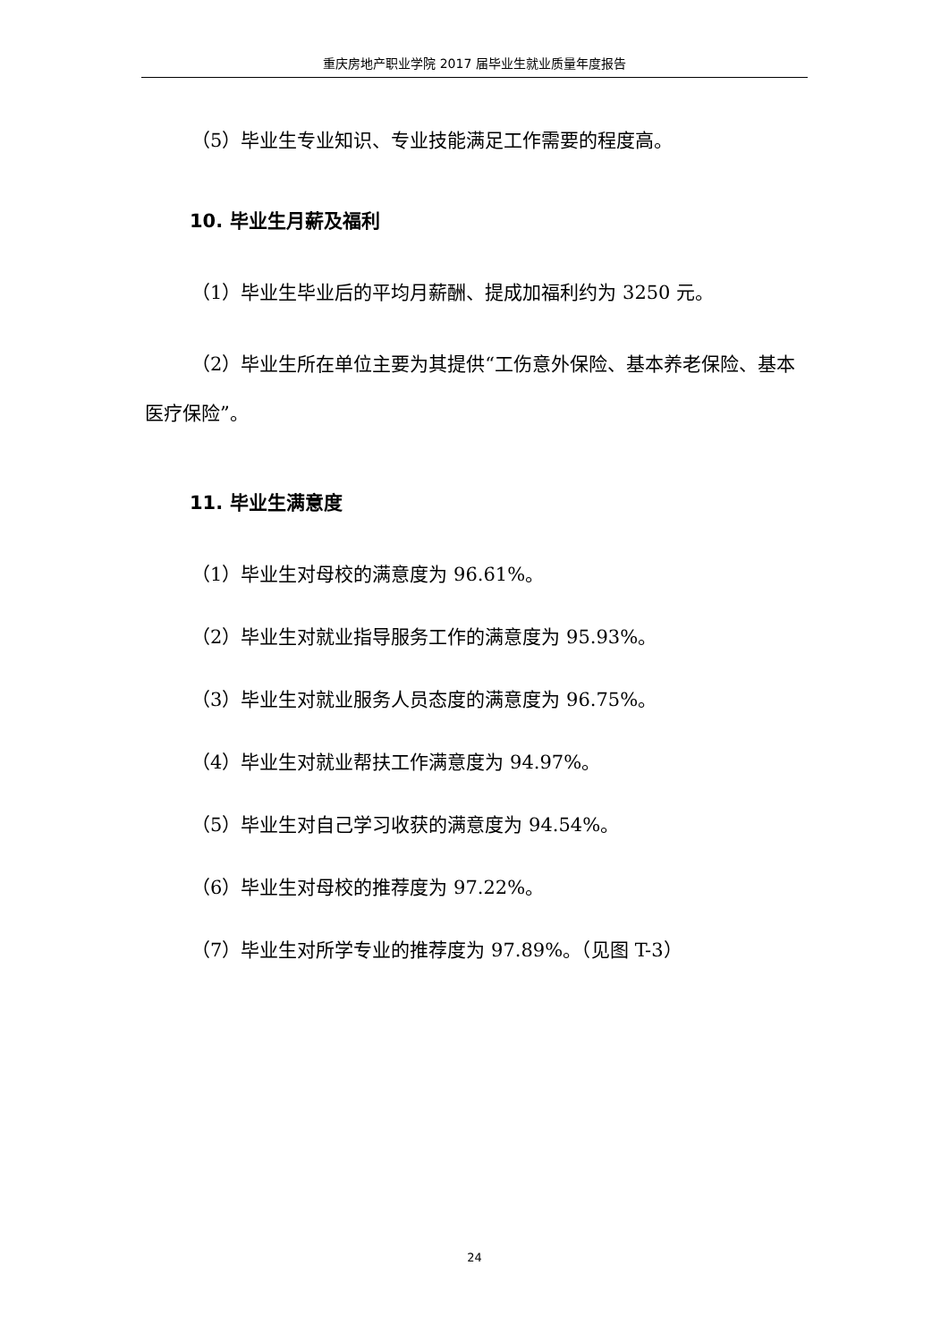重庆房地产职业学院 2017 届毕业生就业质量年度报告
（5）毕业生专业知识、专业技能满足工作需要的程度高。
10. 毕业生月薪及福利
（1）毕业生毕业后的平均月薪酬、提成加福利约为 3250 元。
（2）毕业生所在单位主要为其提供“工伤意外保险、基本养老保险、基本医疗保险”。
11. 毕业生满意度
（1）毕业生对母校的满意度为 96.61%。
（2）毕业生对就业指导服务工作的满意度为 95.93%。
（3）毕业生对就业服务人员态度的满意度为 96.75%。
（4）毕业生对就业帮扶工作满意度为 94.97%。
（5）毕业生对自己学习收获的满意度为 94.54%。
（6）毕业生对母校的推荐度为 97.22%。
（7）毕业生对所学专业的推荐度为 97.89%。（见图 T-3）
24